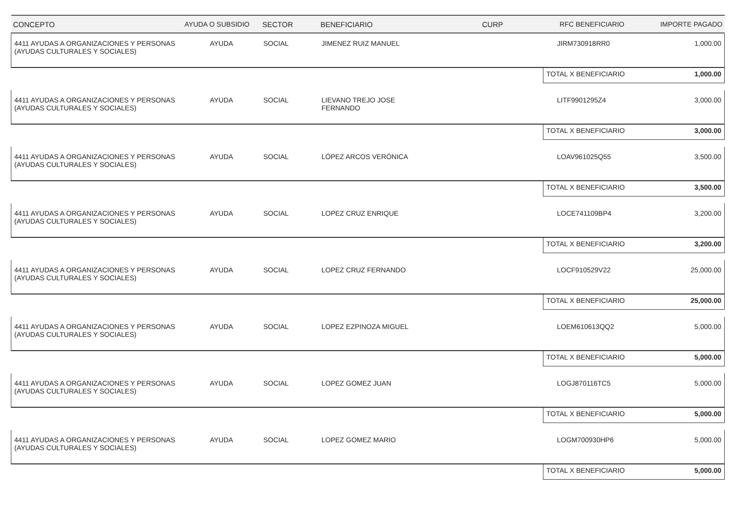| CONCEPTO | AYUDA O SUBSIDIO | SECTOR | BENEFICIARIO | CURP | RFC BENEFICIARIO | IMPORTE PAGADO |
| --- | --- | --- | --- | --- | --- | --- |
| 4411 AYUDAS A ORGANIZACIONES Y PERSONAS (AYUDAS CULTURALES Y SOCIALES) | AYUDA | SOCIAL | JIMENEZ RUIZ MANUEL | | JIRM730918RR0 | 1,000.00 |
| | | | | | TOTAL X BENEFICIARIO | 1,000.00 |
| 4411 AYUDAS A ORGANIZACIONES Y PERSONAS (AYUDAS CULTURALES Y SOCIALES) | AYUDA | SOCIAL | LIEVANO TREJO JOSE FERNANDO | | LITF9901295Z4 | 3,000.00 |
| | | | | | TOTAL X BENEFICIARIO | 3,000.00 |
| 4411 AYUDAS A ORGANIZACIONES Y PERSONAS (AYUDAS CULTURALES Y SOCIALES) | AYUDA | SOCIAL | LÓPEZ ARCOS VERÓNICA | | LOAV961025Q55 | 3,500.00 |
| | | | | | TOTAL X BENEFICIARIO | 3,500.00 |
| 4411 AYUDAS A ORGANIZACIONES Y PERSONAS (AYUDAS CULTURALES Y SOCIALES) | AYUDA | SOCIAL | LOPEZ CRUZ ENRIQUE | | LOCE741109BP4 | 3,200.00 |
| | | | | | TOTAL X BENEFICIARIO | 3,200.00 |
| 4411 AYUDAS A ORGANIZACIONES Y PERSONAS (AYUDAS CULTURALES Y SOCIALES) | AYUDA | SOCIAL | LOPEZ CRUZ FERNANDO | | LOCF910529V22 | 25,000.00 |
| | | | | | TOTAL X BENEFICIARIO | 25,000.00 |
| 4411 AYUDAS A ORGANIZACIONES Y PERSONAS (AYUDAS CULTURALES Y SOCIALES) | AYUDA | SOCIAL | LOPEZ EZPINOZA MIGUEL | | LOEM610613QQ2 | 5,000.00 |
| | | | | | TOTAL X BENEFICIARIO | 5,000.00 |
| 4411 AYUDAS A ORGANIZACIONES Y PERSONAS (AYUDAS CULTURALES Y SOCIALES) | AYUDA | SOCIAL | LOPEZ GOMEZ JUAN | | LOGJ870116TC5 | 5,000.00 |
| | | | | | TOTAL X BENEFICIARIO | 5,000.00 |
| 4411 AYUDAS A ORGANIZACIONES Y PERSONAS (AYUDAS CULTURALES Y SOCIALES) | AYUDA | SOCIAL | LOPEZ GOMEZ MARIO | | LOGM700930HP6 | 5,000.00 |
| | | | | | TOTAL X BENEFICIARIO | 5,000.00 |